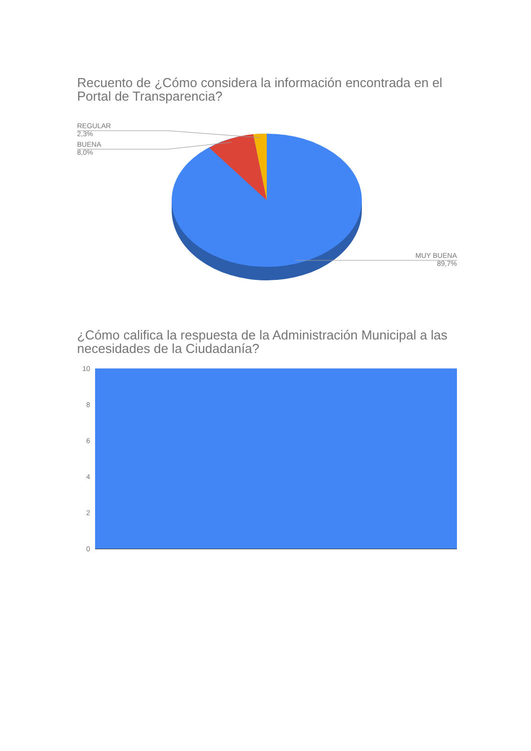Recuento de ¿Cómo considera la información encontrada en el Portal de Transparencia?
REGULAR
2,3%
BUENA
8,0%
MUY BUENA
89,7%
¿Cómo califica la respuesta de la Administración Municipal a las necesidades de la Ciudadanía?
10
8
6
4
2
0